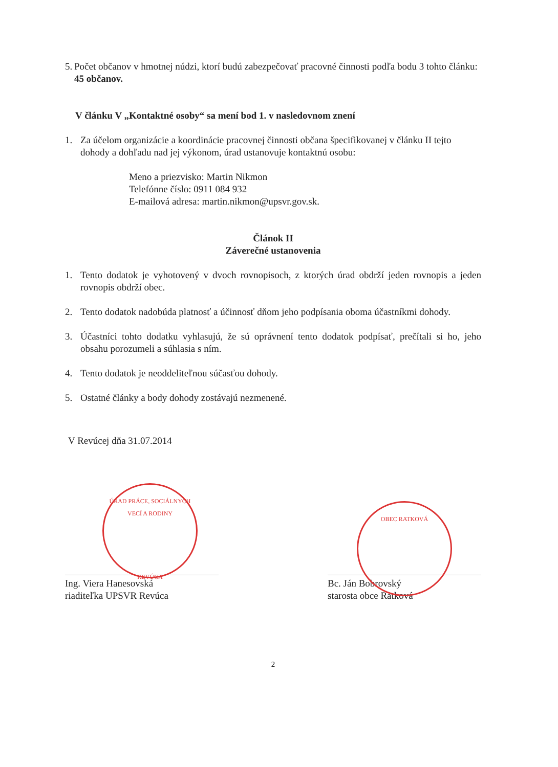5.
Počet občanov v hmotnej núdzi, ktorí budú zabezpečovať pracovné činnosti podľa bodu 3 tohto článku: 45 občanov.
V článku V „Kontaktné osoby“ sa mení bod 1. v nasledovnom znení
1. Za účelom organizácie a koordinácie pracovnej činnosti občana špecifikovanej v článku II tejto dohody a dohľadu nad jej výkonom, úrad ustanovuje kontaktnú osobu:
Meno a priezvisko: Martin Nikmon
Telefónne číslo: 0911 084 932
E-mailová adresa: martin.nikmon@upsvr.gov.sk.
Článok II
Záverečné ustanovenia
1. Tento dodatok je vyhotovený v dvoch rovnopisoch, z ktorých úrad obdrží jeden rovnopis a jeden rovnopis obdrží obec.
2. Tento dodatok nadobúda platnosť a účinnosť dňom jeho podpísania oboma účastníkmi dohody.
3. Účastníci tohto dodatku vyhlasujú, že sú oprávnení tento dodatok podpísať, prečítali si ho, jeho obsahu porozumeli a súhlasia s ním.
4. Tento dodatok je neoddeliteľnou súčasťou dohody.
5. Ostatné články a body dohody zostávajú nezmenené.
V Revúcej dňa 31.07.2014
Ing. Viera Hanesovská
riaditeľka UPSVR Revúca
Bc. Ján Bobrovský
starosta obce Ratková
2
ÚRAD PRÁCE, SOCIÁLNYCH VECÍ A RODINY
REVÚCA
OBEC RATKOVÁ